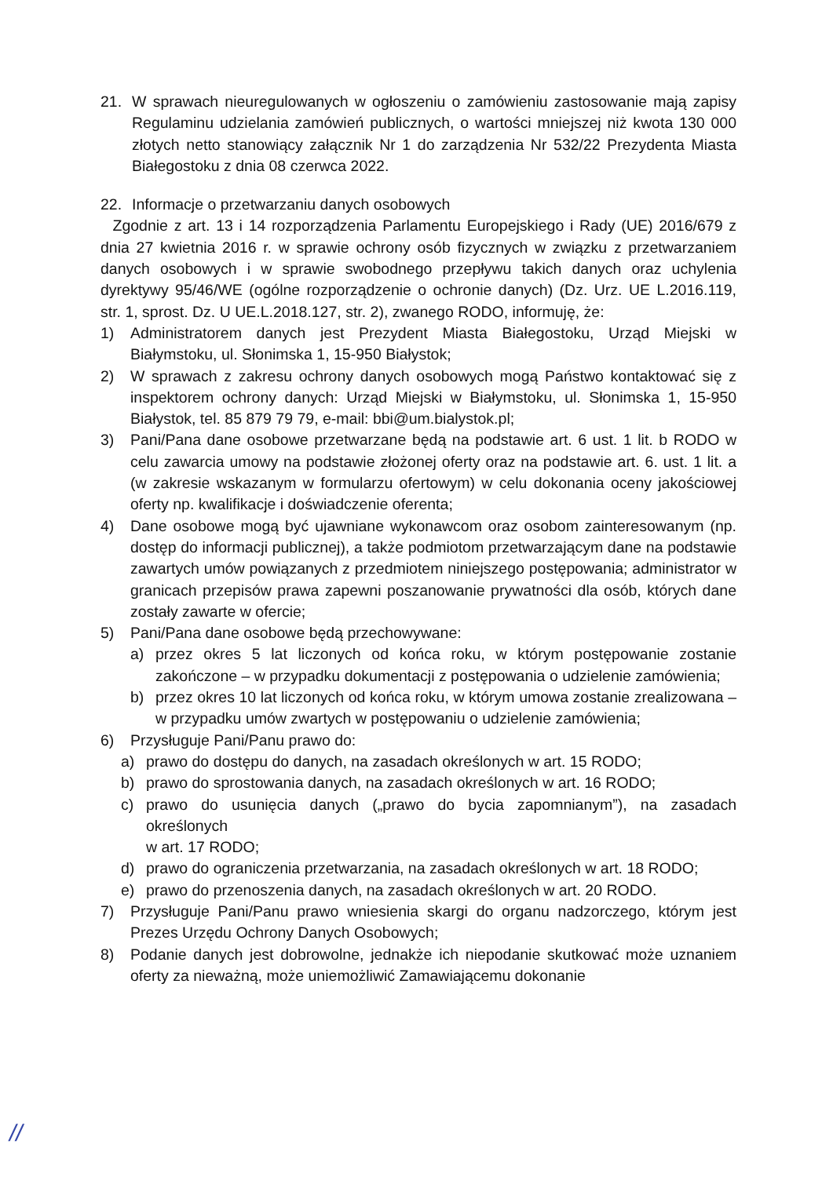21. W sprawach nieuregulowanych w ogłoszeniu o zamówieniu zastosowanie mają zapisy Regulaminu udzielania zamówień publicznych, o wartości mniejszej niż kwota 130 000 złotych netto stanowiący załącznik Nr 1 do zarządzenia Nr 532/22 Prezydenta Miasta Białegostoku z dnia 08 czerwca 2022.
22. Informacje o przetwarzaniu danych osobowych
Zgodnie z art. 13 i 14 rozporządzenia Parlamentu Europejskiego i Rady (UE) 2016/679 z dnia 27 kwietnia 2016 r. w sprawie ochrony osób fizycznych w związku z przetwarzaniem danych osobowych i w sprawie swobodnego przepływu takich danych oraz uchylenia dyrektywy 95/46/WE (ogólne rozporządzenie o ochronie danych) (Dz. Urz. UE L.2016.119, str. 1, sprost. Dz. U UE.L.2018.127, str. 2), zwanego RODO, informuję, że:
1) Administratorem danych jest Prezydent Miasta Białegostoku, Urząd Miejski w Białymstoku, ul. Słonimska 1, 15-950 Białystok;
2) W sprawach z zakresu ochrony danych osobowych mogą Państwo kontaktować się z inspektorem ochrony danych: Urząd Miejski w Białymstoku, ul. Słonimska 1, 15-950 Białystok, tel. 85 879 79 79, e-mail: bbi@um.bialystok.pl;
3) Pani/Pana dane osobowe przetwarzane będą na podstawie art. 6 ust. 1 lit. b RODO w celu zawarcia umowy na podstawie złożonej oferty oraz na podstawie art. 6. ust. 1 lit. a (w zakresie wskazanym w formularzu ofertowym) w celu dokonania oceny jakościowej oferty np. kwalifikacje i doświadczenie oferenta;
4) Dane osobowe mogą być ujawniane wykonawcom oraz osobom zainteresowanym (np. dostęp do informacji publicznej), a także podmiotom przetwarzającym dane na podstawie zawartych umów powiązanych z przedmiotem niniejszego postępowania; administrator w granicach przepisów prawa zapewni poszanowanie prywatności dla osób, których dane zostały zawarte w ofercie;
5) Pani/Pana dane osobowe będą przechowywane:
a) przez okres 5 lat liczonych od końca roku, w którym postępowanie zostanie zakończone – w przypadku dokumentacji z postępowania o udzielenie zamówienia;
b) przez okres 10 lat liczonych od końca roku, w którym umowa zostanie zrealizowana – w przypadku umów zwartych w postępowaniu o udzielenie zamówienia;
6) Przysługuje Pani/Panu prawo do:
a) prawo do dostępu do danych, na zasadach określonych w art. 15 RODO;
b) prawo do sprostowania danych, na zasadach określonych w art. 16 RODO;
c) prawo do usunięcia danych („prawo do bycia zapomnianym”), na zasadach określonych
w art. 17 RODO;
d) prawo do ograniczenia przetwarzania, na zasadach określonych w art. 18 RODO;
e) prawo do przenoszenia danych, na zasadach określonych w art. 20 RODO.
7) Przysługuje Pani/Panu prawo wniesienia skargi do organu nadzorczego, którym jest Prezes Urzędu Ochrony Danych Osobowych;
8) Podanie danych jest dobrowolne, jednakże ich niepodanie skutkować może uznaniem oferty za nieważną, może uniemożliwić Zamawiającemu dokonanie
//